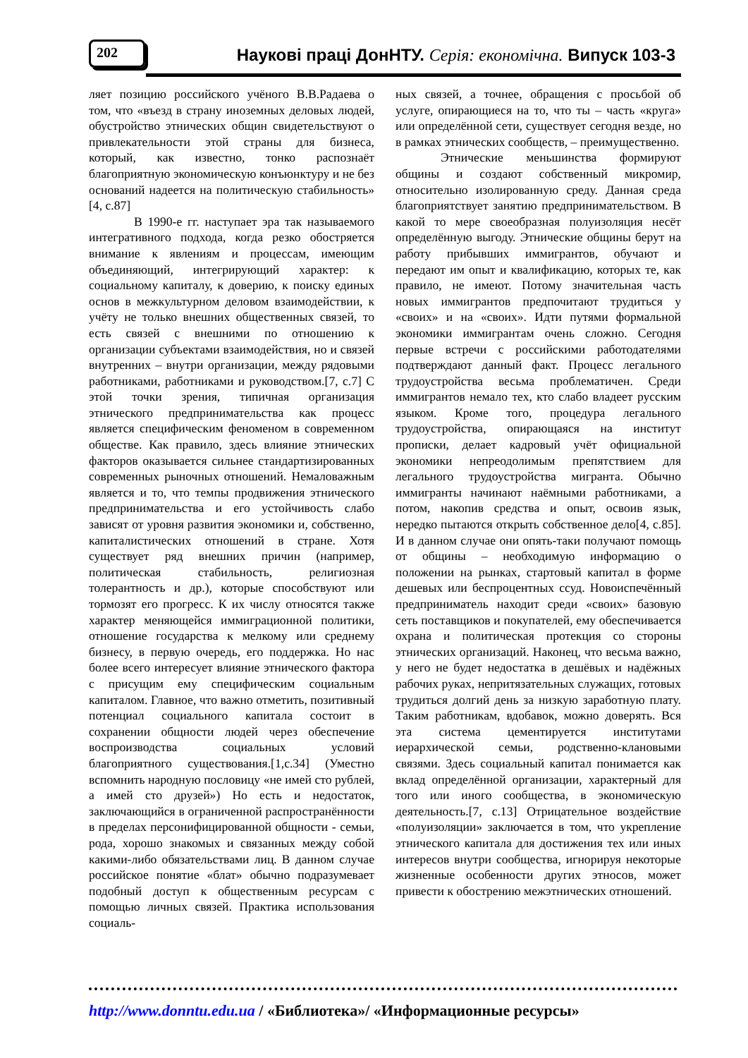202
Наукові праці ДонНТУ. Серія: економічна. Випуск 103-3
ляет позицию российского учёного В.В.Радаева о том, что «въезд в страну иноземных деловых людей, обустройство этнических общин свидетельствуют о привлекательности этой страны для бизнеса, который, как известно, тонко распознаёт благоприятную экономическую конъюнктуру и не без оснований надеется на политическую стабильность» [4, с.87]
В 1990-е гг. наступает эра так называемого интегративного подхода, когда резко обостряется внимание к явлениям и процессам, имеющим объединяющий, интегрирующий характер: к социальному капиталу, к доверию, к поиску единых основ в межкультурном деловом взаимодействии, к учёту не только внешних общественных связей, то есть связей с внешними по отношению к организации субъектами взаимодействия, но и связей внутренних – внутри организации, между рядовыми работниками, работниками и руководством.[7, с.7] С этой точки зрения, типичная организация этнического предпринимательства как процесс является специфическим феноменом в современном обществе. Как правило, здесь влияние этнических факторов оказывается сильнее стандартизированных современных рыночных отношений. Немаловажным является и то, что темпы продвижения этнического предпринимательства и его устойчивость слабо зависят от уровня развития экономики и, собственно, капиталистических отношений в стране. Хотя существует ряд внешних причин (например, политическая стабильность, религиозная толерантность и др.), которые способствуют или тормозят его прогресс. К их числу относятся также характер меняющейся иммиграционной политики, отношение государства к мелкому или среднему бизнесу, в первую очередь, его поддержка. Но нас более всего интересует влияние этнического фактора с присущим ему специфическим социальным капиталом. Главное, что важно отметить, позитивный потенциал социального капитала состоит в сохранении общности людей через обеспечение воспроизводства социальных условий благоприятного существования.[1,с.34] (Уместно вспомнить народную пословицу «не имей сто рублей, а имей сто друзей») Но есть и недостаток, заключающийся в ограниченной распространённости в пределах персонифицированной общности - семьи, рода, хорошо знакомых и связанных между собой какими-либо обязательствами лиц. В данном случае российское понятие «блат» обычно подразумевает подобный доступ к общественным ресурсам с помощью личных связей. Практика использования социаль-
ных связей, а точнее, обращения с просьбой об услуге, опирающиеся на то, что ты – часть «круга» или определённой сети, существует сегодня везде, но в рамках этнических сообществ, – преимущественно.
Этнические меньшинства формируют общины и создают собственный микромир, относительно изолированную среду. Данная среда благоприятствует занятию предпринимательством. В какой то мере своеобразная полуизоляция несёт определённую выгоду. Этнические общины берут на работу прибывших иммигрантов, обучают и передают им опыт и квалификацию, которых те, как правило, не имеют. Потому значительная часть новых иммигрантов предпочитают трудиться у «своих» и на «своих». Идти путями формальной экономики иммигрантам очень сложно. Сегодня первые встречи с российскими работодателями подтверждают данный факт. Процесс легального трудоустройства весьма проблематичен. Среди иммигрантов немало тех, кто слабо владеет русским языком. Кроме того, процедура легального трудоустройства, опирающаяся на институт прописки, делает кадровый учёт официальной экономики непреодолимым препятствием для легального трудоустройства мигранта. Обычно иммигранты начинают наёмными работниками, а потом, накопив средства и опыт, освоив язык, нередко пытаются открыть собственное дело[4, с.85]. И в данном случае они опять-таки получают помощь от общины – необходимую информацию о положении на рынках, стартовый капитал в форме дешевых или беспроцентных ссуд. Новоиспечённый предприниматель находит среди «своих» базовую сеть поставщиков и покупателей, ему обеспечивается охрана и политическая протекция со стороны этнических организаций. Наконец, что весьма важно, у него не будет недостатка в дешёвых и надёжных рабочих руках, непритязательных служащих, готовых трудиться долгий день за низкую заработную плату. Таким работникам, вдобавок, можно доверять. Вся эта система цементируется институтами иерархической семьи, родственно-клановыми связями. Здесь социальный капитал понимается как вклад определённой организации, характерный для того или иного сообщества, в экономическую деятельность.[7, с.13] Отрицательное воздействие «полуизоляции» заключается в том, что укрепление этнического капитала для достижения тех или иных интересов внутри сообщества, игнорируя некоторые жизненные особенности других этносов, может привести к обострению межэтнических отношений.
http://www.donntu.edu.ua / «Библиотека»/ «Информационные ресурсы»